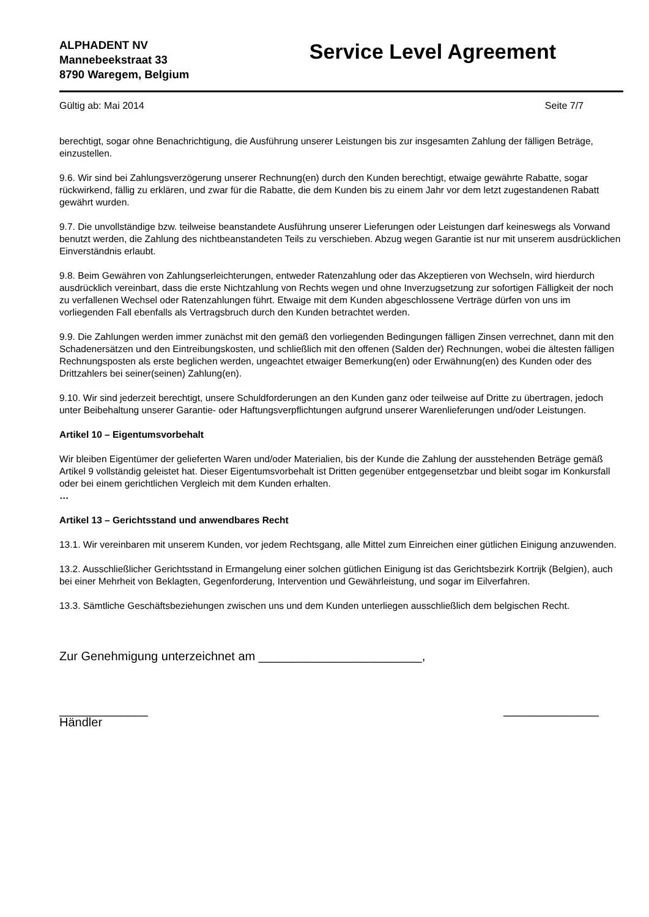ALPHADENT NV
Mannebeekstraat 33
8790 Waregem, Belgium
Service Level Agreement
Gültig ab: Mai 2014 Seite 7/7
berechtigt, sogar ohne Benachrichtigung, die Ausführung unserer Leistungen bis zur insgesamten Zahlung der fälligen Beträge, einzustellen.
9.6. Wir sind bei Zahlungsverzögerung unserer Rechnung(en) durch den Kunden berechtigt, etwaige gewährte Rabatte, sogar rückwirkend, fällig zu erklären, und zwar für die Rabatte, die dem Kunden bis zu einem Jahr vor dem letzt zugestandenen Rabatt gewährt wurden.
9.7. Die unvollständige bzw. teilweise beanstandete Ausführung unserer Lieferungen oder Leistungen darf keineswegs als Vorwand benutzt werden, die Zahlung des nichtbeanstandeten Teils zu verschieben. Abzug wegen Garantie ist nur mit unserem ausdrücklichen Einverständnis erlaubt.
9.8. Beim Gewähren von Zahlungserleichterungen, entweder Ratenzahlung oder das Akzeptieren von Wechseln, wird hierdurch ausdrücklich vereinbart, dass die erste Nichtzahlung von Rechts wegen und ohne Inverzugsetzung zur sofortigen Fälligkeit der noch zu verfallenen Wechsel oder Ratenzahlungen führt. Etwaige mit dem Kunden abgeschlossene Verträge dürfen von uns im vorliegenden Fall ebenfalls als Vertragsbruch durch den Kunden betrachtet werden.
9.9. Die Zahlungen werden immer zunächst mit den gemäß den vorliegenden Bedingungen fälligen Zinsen verrechnet, dann mit den Schadenersätzen und den Eintreibungskosten, und schließlich mit den offenen (Salden der) Rechnungen, wobei die ältesten fälligen Rechnungsposten als erste beglichen werden, ungeachtet etwaiger Bemerkung(en) oder Erwähnung(en) des Kunden oder des Drittzahlers bei seiner(seinen) Zahlung(en).
9.10. Wir sind jederzeit berechtigt, unsere Schuldforderungen an den Kunden ganz oder teilweise auf Dritte zu übertragen, jedoch unter Beibehaltung unserer Garantie- oder Haftungsverpflichtungen aufgrund unserer Warenlieferungen und/oder Leistungen.
Artikel 10 – Eigentumsvorbehalt
Wir bleiben Eigentümer der gelieferten Waren und/oder Materialien, bis der Kunde die Zahlung der ausstehenden Beträge gemäß Artikel 9 vollständig geleistet hat. Dieser Eigentumsvorbehalt ist Dritten gegenüber entgegensetzbar und bleibt sogar im Konkursfall oder bei einem gerichtlichen Vergleich mit dem Kunden erhalten.
…
Artikel 13 – Gerichtsstand und anwendbares Recht
13.1. Wir vereinbaren mit unserem Kunden, vor jedem Rechtsgang, alle Mittel zum Einreichen einer gütlichen Einigung anzuwenden.
13.2. Ausschließlicher Gerichtsstand in Ermangelung einer solchen gütlichen Einigung ist das Gerichtsbezirk Kortrijk (Belgien), auch bei einer Mehrheit von Beklagten, Gegenforderung, Intervention und Gewährleistung, und sogar im Eilverfahren.
13.3. Sämtliche Geschäftsbeziehungen zwischen uns und dem Kunden unterliegen ausschließlich dem belgischen Recht.
Zur Genehmigung unterzeichnet am ________________________,
_____________
Händler
______________